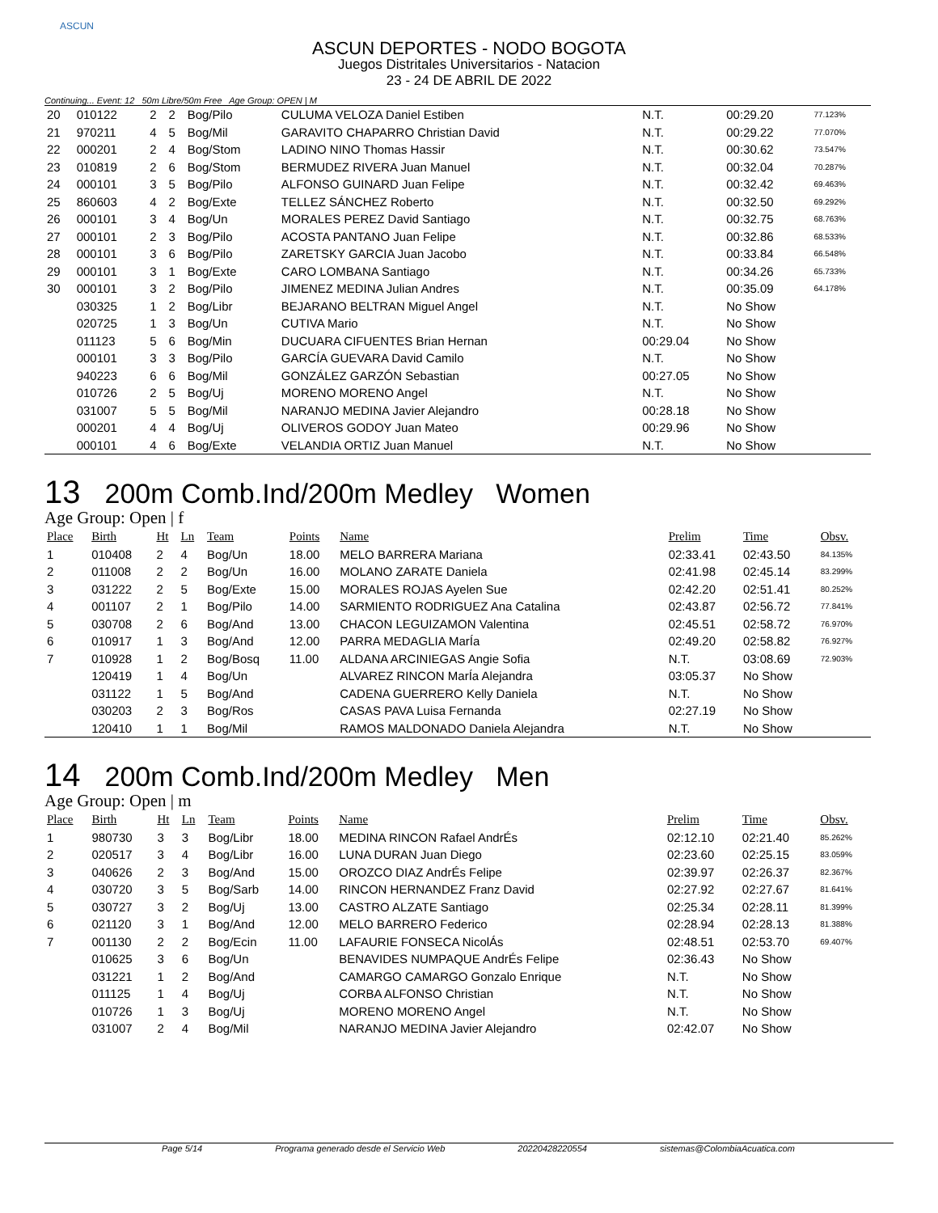ASCUN
ASCUN DEPORTES - NODO BOGOTA
Juegos Distritales Universitarios - Natacion
23 - 24 DE ABRIL DE 2022
Continuing... Event: 12 50m Libre/50m Free Age Group: OPEN | M
| 20 | 010122 | 2 | 2 | Bog/Pilo | CULUMA VELOZA Daniel Estiben | N.T. | 00:29.20 | 77.123% |
| 21 | 970211 | 4 | 5 | Bog/Mil | GARAVITO CHAPARRO Christian David | N.T. | 00:29.22 | 77.070% |
| 22 | 000201 | 2 | 4 | Bog/Stom | LADINO NINO Thomas Hassir | N.T. | 00:30.62 | 73.547% |
| 23 | 010819 | 2 | 6 | Bog/Stom | BERMUDEZ RIVERA Juan Manuel | N.T. | 00:32.04 | 70.287% |
| 24 | 000101 | 3 | 5 | Bog/Pilo | ALFONSO GUINARD Juan Felipe | N.T. | 00:32.42 | 69.463% |
| 25 | 860603 | 4 | 2 | Bog/Exte | TELLEZ SÁNCHEZ Roberto | N.T. | 00:32.50 | 69.292% |
| 26 | 000101 | 3 | 4 | Bog/Un | MORALES PEREZ David Santiago | N.T. | 00:32.75 | 68.763% |
| 27 | 000101 | 2 | 3 | Bog/Pilo | ACOSTA PANTANO Juan Felipe | N.T. | 00:32.86 | 68.533% |
| 28 | 000101 | 3 | 6 | Bog/Pilo | ZARETSKY GARCIA Juan Jacobo | N.T. | 00:33.84 | 66.548% |
| 29 | 000101 | 3 | 1 | Bog/Exte | CARO LOMBANA Santiago | N.T. | 00:34.26 | 65.733% |
| 30 | 000101 | 3 | 2 | Bog/Pilo | JIMENEZ MEDINA Julian Andres | N.T. | 00:35.09 | 64.178% |
| | 030325 | 1 | 2 | Bog/Libr | BEJARANO BELTRAN Miguel Angel | N.T. | No Show | |
| | 020725 | 1 | 3 | Bog/Un | CUTIVA Mario | N.T. | No Show | |
| | 011123 | 5 | 6 | Bog/Min | DUCUARA CIFUENTES Brian Hernan | 00:29.04 | No Show | |
| | 000101 | 3 | 3 | Bog/Pilo | GARCÍA GUEVARA David Camilo | N.T. | No Show | |
| | 940223 | 6 | 6 | Bog/Mil | GONZÁLEZ GARZÓN Sebastian | 00:27.05 | No Show | |
| | 010726 | 2 | 5 | Bog/Uj | MORENO MORENO Angel | N.T. | No Show | |
| | 031007 | 5 | 5 | Bog/Mil | NARANJO MEDINA Javier Alejandro | 00:28.18 | No Show | |
| | 000201 | 4 | 4 | Bog/Uj | OLIVEROS GODOY Juan Mateo | 00:29.96 | No Show | |
| | 000101 | 4 | 6 | Bog/Exte | VELANDIA ORTIZ Juan Manuel | N.T. | No Show | |
13 200m Comb.Ind/200m Medley Women
Age Group: Open | f
| Place | Birth | Ht | Ln | Team | Points | Name | Prelim | Time | Obsv. |
| --- | --- | --- | --- | --- | --- | --- | --- | --- | --- |
| 1 | 010408 | 2 | 4 | Bog/Un | 18.00 | MELO BARRERA Mariana | 02:33.41 | 02:43.50 | 84.135% |
| 2 | 011008 | 2 | 2 | Bog/Un | 16.00 | MOLANO ZARATE Daniela | 02:41.98 | 02:45.14 | 83.299% |
| 3 | 031222 | 2 | 5 | Bog/Exte | 15.00 | MORALES ROJAS Ayelen Sue | 02:42.20 | 02:51.41 | 80.252% |
| 4 | 001107 | 2 | 1 | Bog/Pilo | 14.00 | SARMIENTO RODRIGUEZ Ana Catalina | 02:43.87 | 02:56.72 | 77.841% |
| 5 | 030708 | 2 | 6 | Bog/And | 13.00 | CHACON LEGUIZAMON Valentina | 02:45.51 | 02:58.72 | 76.970% |
| 6 | 010917 | 1 | 3 | Bog/And | 12.00 | PARRA MEDAGLIA MarÍa | 02:49.20 | 02:58.82 | 76.927% |
| 7 | 010928 | 1 | 2 | Bog/Bosq | 11.00 | ALDANA ARCINIEGAS Angie Sofia | N.T. | 03:08.69 | 72.903% |
| | 120419 | 1 | 4 | Bog/Un | | ALVAREZ RINCON MarÍa Alejandra | 03:05.37 | No Show | |
| | 031122 | 1 | 5 | Bog/And | | CADENA GUERRERO Kelly Daniela | N.T. | No Show | |
| | 030203 | 2 | 3 | Bog/Ros | | CASAS PAVA Luisa Fernanda | 02:27.19 | No Show | |
| | 120410 | 1 | 1 | Bog/Mil | | RAMOS MALDONADO Daniela Alejandra | N.T. | No Show | |
14 200m Comb.Ind/200m Medley Men
Age Group: Open | m
| Place | Birth | Ht | Ln | Team | Points | Name | Prelim | Time | Obsv. |
| --- | --- | --- | --- | --- | --- | --- | --- | --- | --- |
| 1 | 980730 | 3 | 3 | Bog/Libr | 18.00 | MEDINA RINCON Rafael AndrÉs | 02:12.10 | 02:21.40 | 85.262% |
| 2 | 020517 | 3 | 4 | Bog/Libr | 16.00 | LUNA DURAN Juan Diego | 02:23.60 | 02:25.15 | 83.059% |
| 3 | 040626 | 2 | 3 | Bog/And | 15.00 | OROZCO DIAZ AndrÉs Felipe | 02:39.97 | 02:26.37 | 82.367% |
| 4 | 030720 | 3 | 5 | Bog/Sarb | 14.00 | RINCON HERNANDEZ Franz David | 02:27.92 | 02:27.67 | 81.641% |
| 5 | 030727 | 3 | 2 | Bog/Uj | 13.00 | CASTRO ALZATE Santiago | 02:25.34 | 02:28.11 | 81.399% |
| 6 | 021120 | 3 | 1 | Bog/And | 12.00 | MELO BARRERO Federico | 02:28.94 | 02:28.13 | 81.388% |
| 7 | 001130 | 2 | 2 | Bog/Ecin | 11.00 | LAFAURIE FONSECA NicolÁs | 02:48.51 | 02:53.70 | 69.407% |
| | 010625 | 3 | 6 | Bog/Un | | BENAVIDES NUMPAQUE AndrÉs Felipe | 02:36.43 | No Show | |
| | 031221 | 1 | 2 | Bog/And | | CAMARGO CAMARGO Gonzalo Enrique | N.T. | No Show | |
| | 011125 | 1 | 4 | Bog/Uj | | CORBA ALFONSO Christian | N.T. | No Show | |
| | 010726 | 1 | 3 | Bog/Uj | | MORENO MORENO Angel | N.T. | No Show | |
| | 031007 | 2 | 4 | Bog/Mil | | NARANJO MEDINA Javier Alejandro | 02:42.07 | No Show | |
Page 5/14 Programa generado desde el Servicio Web 20220428220554 sistemas@ColombiaAcuatica.com